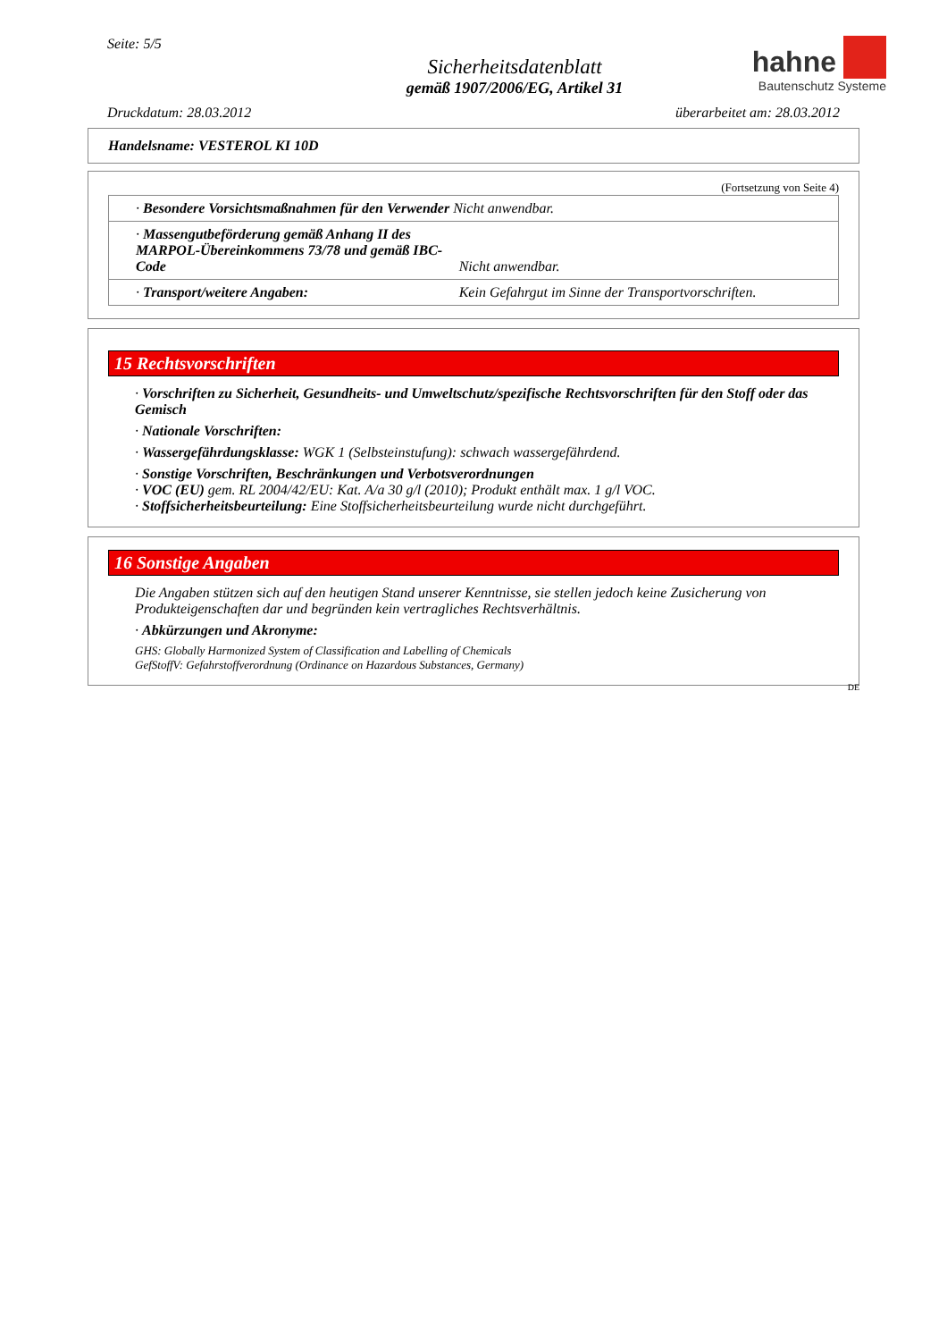Seite: 5/5
Sicherheitsdatenblatt
gemäß 1907/2006/EG, Artikel 31
hahne
Bautenschutz Systeme
Druckdatum: 28.03.2012 überarbeitet am: 28.03.2012
Handelsname: VESTEROL KI 10D
(Fortsetzung von Seite 4)
| · Besondere Vorsichtsmaßnahmen für den Verwender Nicht anwendbar. | |
| · Massengutbeförderung gemäß Anhang II des MARPOL-Übereinkommens 73/78 und gemäß IBC-Code | Nicht anwendbar. |
| · Transport/weitere Angaben: | Kein Gefahrgut im Sinne der Transportvorschriften. |
15 Rechtsvorschriften
· Vorschriften zu Sicherheit, Gesundheits- und Umweltschutz/spezifische Rechtsvorschriften für den Stoff oder das Gemisch
· Nationale Vorschriften:
· Wassergefährdungsklasse: WGK 1 (Selbsteinstufung): schwach wassergefährdend.
· Sonstige Vorschriften, Beschränkungen und Verbotsverordnungen
· VOC (EU) gem. RL 2004/42/EU: Kat. A/a 30 g/l (2010); Produkt enthält max. 1 g/l VOC.
· Stoffsicherheitsbeurteilung: Eine Stoffsicherheitsbeurteilung wurde nicht durchgeführt.
16 Sonstige Angaben
Die Angaben stützen sich auf den heutigen Stand unserer Kenntnisse, sie stellen jedoch keine Zusicherung von Produkteigenschaften dar und begründen kein vertragliches Rechtsverhältnis.
· Abkürzungen und Akronyme:
GHS: Globally Harmonized System of Classification and Labelling of Chemicals
GefStoffV: Gefahrstoffverordnung (Ordinance on Hazardous Substances, Germany)
DE